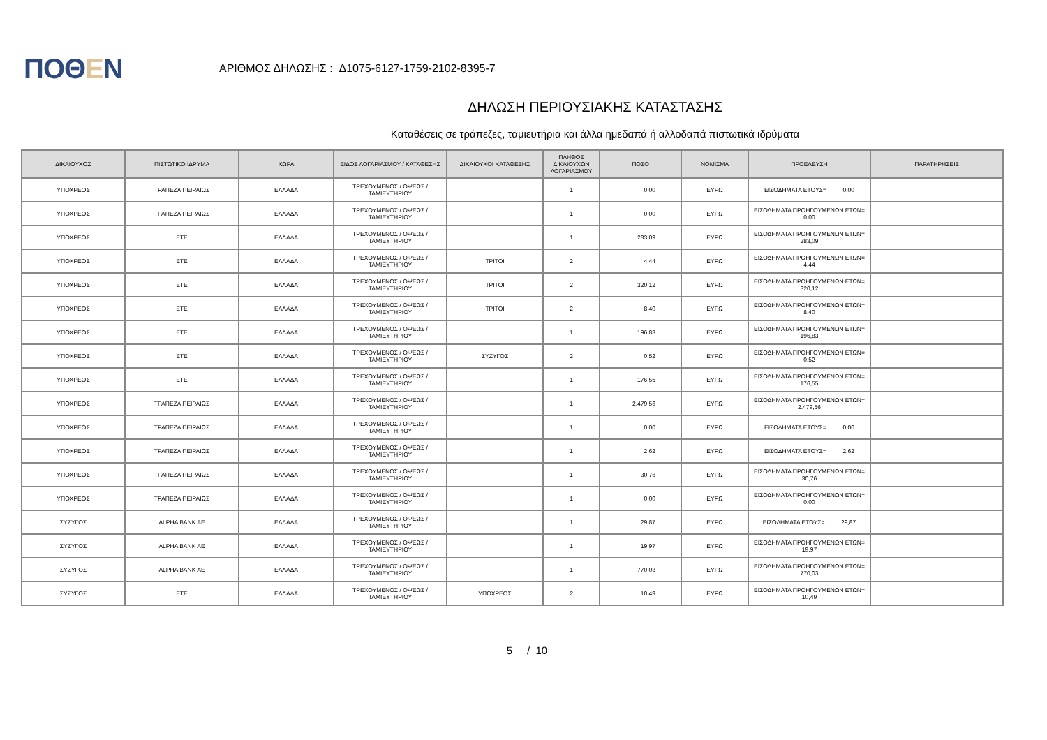ΠΟΘΕΝ
ΑΡΙΘΜΟΣ ΔΗΛΩΣΗΣ : Δ1075-6127-1759-2102-8395-7
ΔΗΛΩΣΗ ΠΕΡΙΟΥΣΙΑΚΗΣ ΚΑΤΑΣΤΑΣΗΣ
Καταθέσεις σε τράπεζες, ταμιευτήρια και άλλα ημεδαπά ή αλλοδαπά πιστωτικά ιδρύματα
| ΔΙΚΑΙΟΥΧΟΣ | ΠΙΣΤΩΤΙΚΟ ΙΔΡΥΜΑ | ΧΩΡΑ | ΕΙΔΟΣ ΛΟΓΑΡΙΑΣΜΟΥ / ΚΑΤΑΘΕΣΗΣ | ΔΙΚΑΙΟΥΧΟΙ ΚΑΤΑΘΕΣΗΣ | ΠΛΗΘΟΣ ΔΙΚΑΙΟΥΧΩΝ ΛΟΓΑΡΙΑΣΜΟΥ | ΠΟΣΟ | ΝΟΜΙΣΜΑ | ΠΡΟΕΛΕΥΣΗ | ΠΑΡΑΤΗΡΗΣΕΙΣ |
| --- | --- | --- | --- | --- | --- | --- | --- | --- | --- |
| ΥΠΟΧΡΕΟΣ | ΤΡΑΠΕΖΑ ΠΕΙΡΑΙΩΣ | ΕΛΛΑΔΑ | ΤΡΕΧΟΥΜΕΝΟΣ / ΟΨΕΩΣ / ΤΑΜΙΕΥΤΗΡΙΟΥ | | 1 | 0,00 | ΕΥΡΩ | ΕΙΣΟΔΗΜΑΤΑ ΕΤΟΥΣ= 0,00 | |
| ΥΠΟΧΡΕΟΣ | ΤΡΑΠΕΖΑ ΠΕΙΡΑΙΩΣ | ΕΛΛΑΔΑ | ΤΡΕΧΟΥΜΕΝΟΣ / ΟΨΕΩΣ / ΤΑΜΙΕΥΤΗΡΙΟΥ | | 1 | 0,00 | ΕΥΡΩ | ΕΙΣΟΔΗΜΑΤΑ ΠΡΟΗΓΟΥΜΕΝΩΝ ΕΤΩΝ= 0,00 | |
| ΥΠΟΧΡΕΟΣ | ΕΤΕ | ΕΛΛΑΔΑ | ΤΡΕΧΟΥΜΕΝΟΣ / ΟΨΕΩΣ / ΤΑΜΙΕΥΤΗΡΙΟΥ | | 1 | 283,09 | ΕΥΡΩ | ΕΙΣΟΔΗΜΑΤΑ ΠΡΟΗΓΟΥΜΕΝΩΝ ΕΤΩΝ= 283,09 | |
| ΥΠΟΧΡΕΟΣ | ΕΤΕ | ΕΛΛΑΔΑ | ΤΡΕΧΟΥΜΕΝΟΣ / ΟΨΕΩΣ / ΤΑΜΙΕΥΤΗΡΙΟΥ | ΤΡΙΤΟΙ | 2 | 4,44 | ΕΥΡΩ | ΕΙΣΟΔΗΜΑΤΑ ΠΡΟΗΓΟΥΜΕΝΩΝ ΕΤΩΝ= 4,44 | |
| ΥΠΟΧΡΕΟΣ | ΕΤΕ | ΕΛΛΑΔΑ | ΤΡΕΧΟΥΜΕΝΟΣ / ΟΨΕΩΣ / ΤΑΜΙΕΥΤΗΡΙΟΥ | ΤΡΙΤΟΙ | 2 | 320,12 | ΕΥΡΩ | ΕΙΣΟΔΗΜΑΤΑ ΠΡΟΗΓΟΥΜΕΝΩΝ ΕΤΩΝ= 320,12 | |
| ΥΠΟΧΡΕΟΣ | ΕΤΕ | ΕΛΛΑΔΑ | ΤΡΕΧΟΥΜΕΝΟΣ / ΟΨΕΩΣ / ΤΑΜΙΕΥΤΗΡΙΟΥ | ΤΡΙΤΟΙ | 2 | 8,40 | ΕΥΡΩ | ΕΙΣΟΔΗΜΑΤΑ ΠΡΟΗΓΟΥΜΕΝΩΝ ΕΤΩΝ= 8,40 | |
| ΥΠΟΧΡΕΟΣ | ΕΤΕ | ΕΛΛΑΔΑ | ΤΡΕΧΟΥΜΕΝΟΣ / ΟΨΕΩΣ / ΤΑΜΙΕΥΤΗΡΙΟΥ | | 1 | 196,83 | ΕΥΡΩ | ΕΙΣΟΔΗΜΑΤΑ ΠΡΟΗΓΟΥΜΕΝΩΝ ΕΤΩΝ= 196,83 | |
| ΥΠΟΧΡΕΟΣ | ΕΤΕ | ΕΛΛΑΔΑ | ΤΡΕΧΟΥΜΕΝΟΣ / ΟΨΕΩΣ / ΤΑΜΙΕΥΤΗΡΙΟΥ | ΣΥΖΥΓΟΣ | 2 | 0,52 | ΕΥΡΩ | ΕΙΣΟΔΗΜΑΤΑ ΠΡΟΗΓΟΥΜΕΝΩΝ ΕΤΩΝ= 0,52 | |
| ΥΠΟΧΡΕΟΣ | ΕΤΕ | ΕΛΛΑΔΑ | ΤΡΕΧΟΥΜΕΝΟΣ / ΟΨΕΩΣ / ΤΑΜΙΕΥΤΗΡΙΟΥ | | 1 | 176,55 | ΕΥΡΩ | ΕΙΣΟΔΗΜΑΤΑ ΠΡΟΗΓΟΥΜΕΝΩΝ ΕΤΩΝ= 176,55 | |
| ΥΠΟΧΡΕΟΣ | ΤΡΑΠΕΖΑ ΠΕΙΡΑΙΩΣ | ΕΛΛΑΔΑ | ΤΡΕΧΟΥΜΕΝΟΣ / ΟΨΕΩΣ / ΤΑΜΙΕΥΤΗΡΙΟΥ | | 1 | 2.479,56 | ΕΥΡΩ | ΕΙΣΟΔΗΜΑΤΑ ΠΡΟΗΓΟΥΜΕΝΩΝ ΕΤΩΝ= 2.479,56 | |
| ΥΠΟΧΡΕΟΣ | ΤΡΑΠΕΖΑ ΠΕΙΡΑΙΩΣ | ΕΛΛΑΔΑ | ΤΡΕΧΟΥΜΕΝΟΣ / ΟΨΕΩΣ / ΤΑΜΙΕΥΤΗΡΙΟΥ | | 1 | 0,00 | ΕΥΡΩ | ΕΙΣΟΔΗΜΑΤΑ ΕΤΟΥΣ= 0,00 | |
| ΥΠΟΧΡΕΟΣ | ΤΡΑΠΕΖΑ ΠΕΙΡΑΙΩΣ | ΕΛΛΑΔΑ | ΤΡΕΧΟΥΜΕΝΟΣ / ΟΨΕΩΣ / ΤΑΜΙΕΥΤΗΡΙΟΥ | | 1 | 2,62 | ΕΥΡΩ | ΕΙΣΟΔΗΜΑΤΑ ΕΤΟΥΣ= 2,62 | |
| ΥΠΟΧΡΕΟΣ | ΤΡΑΠΕΖΑ ΠΕΙΡΑΙΩΣ | ΕΛΛΑΔΑ | ΤΡΕΧΟΥΜΕΝΟΣ / ΟΨΕΩΣ / ΤΑΜΙΕΥΤΗΡΙΟΥ | | 1 | 30,76 | ΕΥΡΩ | ΕΙΣΟΔΗΜΑΤΑ ΠΡΟΗΓΟΥΜΕΝΩΝ ΕΤΩΝ= 30,76 | |
| ΥΠΟΧΡΕΟΣ | ΤΡΑΠΕΖΑ ΠΕΙΡΑΙΩΣ | ΕΛΛΑΔΑ | ΤΡΕΧΟΥΜΕΝΟΣ / ΟΨΕΩΣ / ΤΑΜΙΕΥΤΗΡΙΟΥ | | 1 | 0,00 | ΕΥΡΩ | ΕΙΣΟΔΗΜΑΤΑ ΠΡΟΗΓΟΥΜΕΝΩΝ ΕΤΩΝ= 0,00 | |
| ΣΥΖΥΓΟΣ | ALPHA BANK AE | ΕΛΛΑΔΑ | ΤΡΕΧΟΥΜΕΝΟΣ / ΟΨΕΩΣ / ΤΑΜΙΕΥΤΗΡΙΟΥ | | 1 | 29,87 | ΕΥΡΩ | ΕΙΣΟΔΗΜΑΤΑ ΕΤΟΥΣ= 29,87 | |
| ΣΥΖΥΓΟΣ | ALPHA BANK AE | ΕΛΛΑΔΑ | ΤΡΕΧΟΥΜΕΝΟΣ / ΟΨΕΩΣ / ΤΑΜΙΕΥΤΗΡΙΟΥ | | 1 | 19,97 | ΕΥΡΩ | ΕΙΣΟΔΗΜΑΤΑ ΠΡΟΗΓΟΥΜΕΝΩΝ ΕΤΩΝ= 19,97 | |
| ΣΥΖΥΓΟΣ | ALPHA BANK AE | ΕΛΛΑΔΑ | ΤΡΕΧΟΥΜΕΝΟΣ / ΟΨΕΩΣ / ΤΑΜΙΕΥΤΗΡΙΟΥ | | 1 | 770,03 | ΕΥΡΩ | ΕΙΣΟΔΗΜΑΤΑ ΠΡΟΗΓΟΥΜΕΝΩΝ ΕΤΩΝ= 770,03 | |
| ΣΥΖΥΓΟΣ | ΕΤΕ | ΕΛΛΑΔΑ | ΤΡΕΧΟΥΜΕΝΟΣ / ΟΨΕΩΣ / ΤΑΜΙΕΥΤΗΡΙΟΥ | ΥΠΟΧΡΕΟΣ | 2 | 10,49 | ΕΥΡΩ | ΕΙΣΟΔΗΜΑΤΑ ΠΡΟΗΓΟΥΜΕΝΩΝ ΕΤΩΝ= 10,49 | |
5 / 10